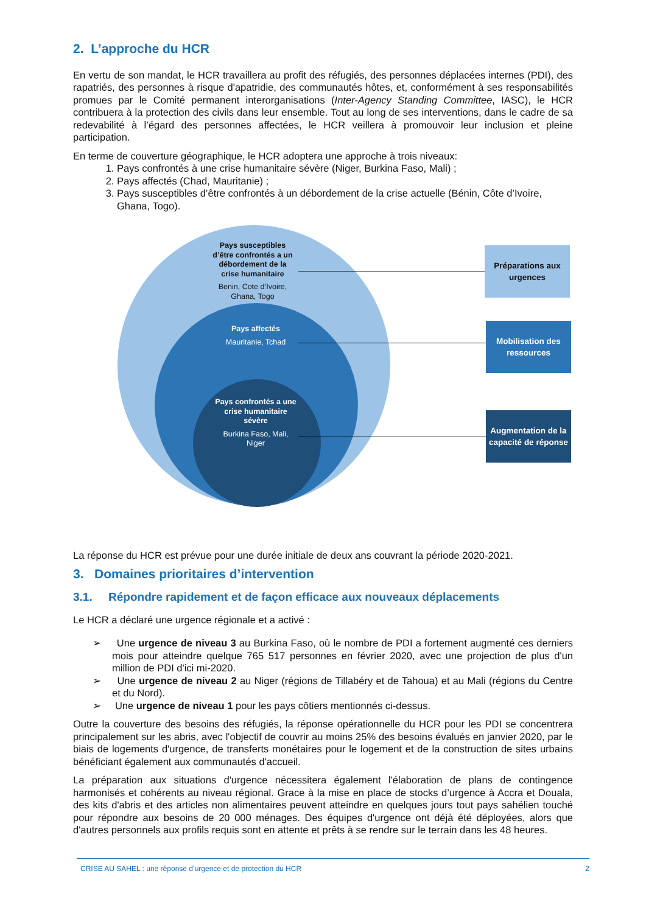2. L’approche du HCR
En vertu de son mandat, le HCR travaillera au profit des réfugiés, des personnes déplacées internes (PDI), des rapatriés, des personnes à risque d'apatridie, des communautés hôtes, et, conformément à ses responsabilités promues par le Comité permanent interorganisations (Inter-Agency Standing Committee, IASC), le HCR contribuera à la protection des civils dans leur ensemble. Tout au long de ses interventions, dans le cadre de sa redevabilité à l’égard des personnes affectées, le HCR veillera à promouvoir leur inclusion et pleine participation.
En terme de couverture géographique, le HCR adoptera une approche à trois niveaux:
1. Pays confrontés à une crise humanitaire sévère (Niger, Burkina Faso, Mali) ;
2. Pays affectés (Chad, Mauritanie) ;
3. Pays susceptibles d’être confrontés à un débordement de la crise actuelle (Bénin, Côte d’Ivoire, Ghana, Togo).
Pays susceptibles d’être confrontés a un débordement de la crise humanitaire
Benin, Cote d’Ivoire, Ghana, Togo
Pays affectés
Mauritanie, Tchad
Pays confrontés a une crise humanitaire sévère
Burkina Faso, Mali, Niger
Préparations aux urgences
Mobilisation des ressources
Augmentation de la capacité de réponse
La réponse du HCR est prévue pour une durée initiale de deux ans couvrant la période 2020-2021.
3. Domaines prioritaires d’intervention
3.1. Répondre rapidement et de façon efficace aux nouveaux déplacements
Le HCR a déclaré une urgence régionale et a activé :
➢ Une urgence de niveau 3 au Burkina Faso, où le nombre de PDI a fortement augmenté ces derniers mois pour atteindre quelque 765 517 personnes en février 2020, avec une projection de plus d'un million de PDI d'ici mi-2020.
➢ Une urgence de niveau 2 au Niger (régions de Tillabéry et de Tahoua) et au Mali (régions du Centre et du Nord).
➢ Une urgence de niveau 1 pour les pays côtiers mentionnés ci-dessus.
Outre la couverture des besoins des réfugiés, la réponse opérationnelle du HCR pour les PDI se concentrera principalement sur les abris, avec l'objectif de couvrir au moins 25% des besoins évalués en janvier 2020, par le biais de logements d'urgence, de transferts monétaires pour le logement et de la construction de sites urbains bénéficiant également aux communautés d'accueil.
La préparation aux situations d'urgence nécessitera également l'élaboration de plans de contingence harmonisés et cohérents au niveau régional. Grace à la mise en place de stocks d’urgence à Accra et Douala, des kits d'abris et des articles non alimentaires peuvent atteindre en quelques jours tout pays sahélien touché pour répondre aux besoins de 20 000 ménages. Des équipes d'urgence ont déjà été déployées, alors que d'autres personnels aux profils requis sont en attente et prêts à se rendre sur le terrain dans les 48 heures.
CRISE AU SAHEL : une réponse d’urgence et de protection du HCR 2